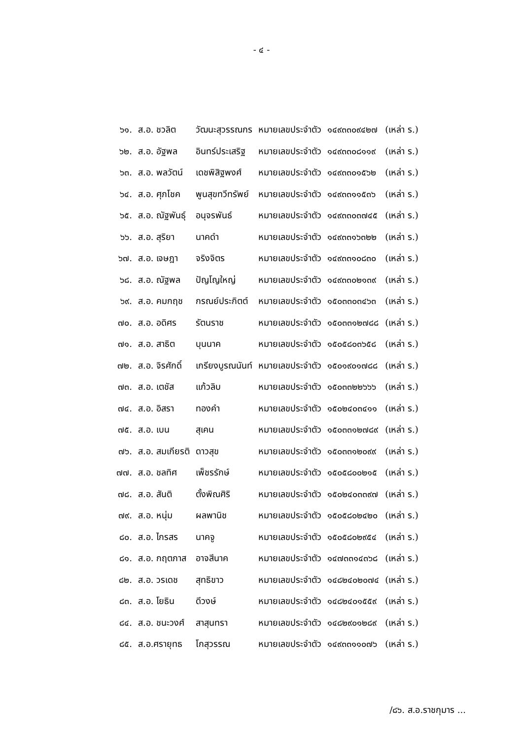- ๔ -
| ๖๑. | ส.อ. ชวลิต | วัฒนะสุวรรณกร | หมายเลขประจำตัว | ๑๔๙๓๓๐๙๔๒๗ | (เหล่า ร.) |
| ๖๒. | ส.อ. อัฐพล | อินทร์ประเสริฐ | หมายเลขประจำตัว | ๑๔๙๓๓๐๘๑๑๙ | (เหล่า ร.) |
| ๖๓. | ส.อ. พลวัตน์ | เดชพิสิฐพงศ์ | หมายเลขประจำตัว | ๑๔๙๓๓๐๑๕๖๒ | (เหล่า ร.) |
| ๖๔. | ส.อ. ศุภโชค | พูนสุขทวีทรัพย์ | หมายเลขประจำตัว | ๑๔๙๓๓๑๑๕๓๖ | (เหล่า ร.) |
| ๖๕. | ส.อ. ณัฐพันธุ์ | อนุจรพันธ์ | หมายเลขประจำตัว | ๑๔๙๓๓๐๓๗๔๕ | (เหล่า ร.) |
| ๖๖. | ส.อ. สุริยา | นาคดำ | หมายเลขประจำตัว | ๑๔๙๓๓๑๖๓๒๒ | (เหล่า ร.) |
| ๖๗. | ส.อ. เจษฎา | จริงจิตร | หมายเลขประจำตัว | ๑๔๙๓๓๑๐๘๓๐ | (เหล่า ร.) |
| ๖๘. | ส.อ. ณัฐพล | ปัญโญใหญ่ | หมายเลขประจำตัว | ๑๔๙๓๓๐๒๑๓๙ | (เหล่า ร.) |
| ๖๙. | ส.อ. คมกฤช | กรณย์ประกิตต์ | หมายเลขประจำตัว | ๑๕๐๓๓๐๓๔๖๓ | (เหล่า ร.) |
| ๗๐. | ส.อ. อดิศร | รัตนราช | หมายเลขประจำตัว | ๑๕๐๓๓๑๒๗๘๘ | (เหล่า ร.) |
| ๗๑. | ส.อ. สาธิต | บุนนาค | หมายเลขประจำตัว | ๑๕๐๕๘๐๓๖๕๘ | (เหล่า ร.) |
| ๗๒. | ส.อ. จิรศักดิ์ | เกรียงบูรณนันท์ | หมายเลขประจำตัว | ๑๕๐๑๙๐๑๗๘๘ | (เหล่า ร.) |
| ๗๓. | ส.อ. เตชัส | แก้วลิบ | หมายเลขประจำตัว | ๑๕๐๓๓๒๒๖๖๖ | (เหล่า ร.) |
| ๗๔. | ส.อ. อิสรา | ทองคำ | หมายเลขประจำตัว | ๑๕๐๒๔๐๓๔๑๑ | (เหล่า ร.) |
| ๗๕. | ส.อ. เบน | สุเคน | หมายเลขประจำตัว | ๑๕๐๓๓๑๒๗๘๙ | (เหล่า ร.) |
| ๗๖. | ส.อ. สมเกียรติ | ดาวสุข | หมายเลขประจำตัว | ๑๕๐๓๓๑๒๐๙๙ | (เหล่า ร.) |
| ๗๗. | ส.อ. ชลทิศ | เพ็ชรรักษ์ | หมายเลขประจำตัว | ๑๕๐๕๘๐๐๒๑๕ | (เหล่า ร.) |
| ๗๘. | ส.อ. สันติ | ตั้งพิณศิริ | หมายเลขประจำตัว | ๑๕๐๒๔๐๓๓๙๗ | (เหล่า ร.) |
| ๗๙. | ส.อ. หนุ่ม | ผลพานิช | หมายเลขประจำตัว | ๑๕๐๕๘๐๒๔๒๐ | (เหล่า ร.) |
| ๘๐. | ส.อ. ไกรสร | นาคจู | หมายเลขประจำตัว | ๑๕๐๕๘๐๒๙๕๔ | (เหล่า ร.) |
| ๘๑. | ส.อ. กฤตภาส | อาจสีนาค | หมายเลขประจำตัว | ๑๔๗๓๓๑๔๓๖๘ | (เหล่า ร.) |
| ๘๒. | ส.อ. วรเดช | สุทธิขาว | หมายเลขประจำตัว | ๑๔๘๒๔๐๒๐๗๔ | (เหล่า ร.) |
| ๘๓. | ส.อ. โยธิน | ดีวงษ์ | หมายเลขประจำตัว | ๑๔๘๒๔๐๑๕๕๙ | (เหล่า ร.) |
| ๘๔. | ส.อ. ชนะวงศ์ | สาสุนทรา | หมายเลขประจำตัว | ๑๔๘๒๙๐๑๒๘๙ | (เหล่า ร.) |
| ๘๕. | ส.อ.ศรายุทธ | โกสุวรรณ | หมายเลขประจำตัว | ๑๔๙๓๓๑๑๐๗๖ | (เหล่า ร.) |
/๘๖. ส.อ.ราชกุมาร ...